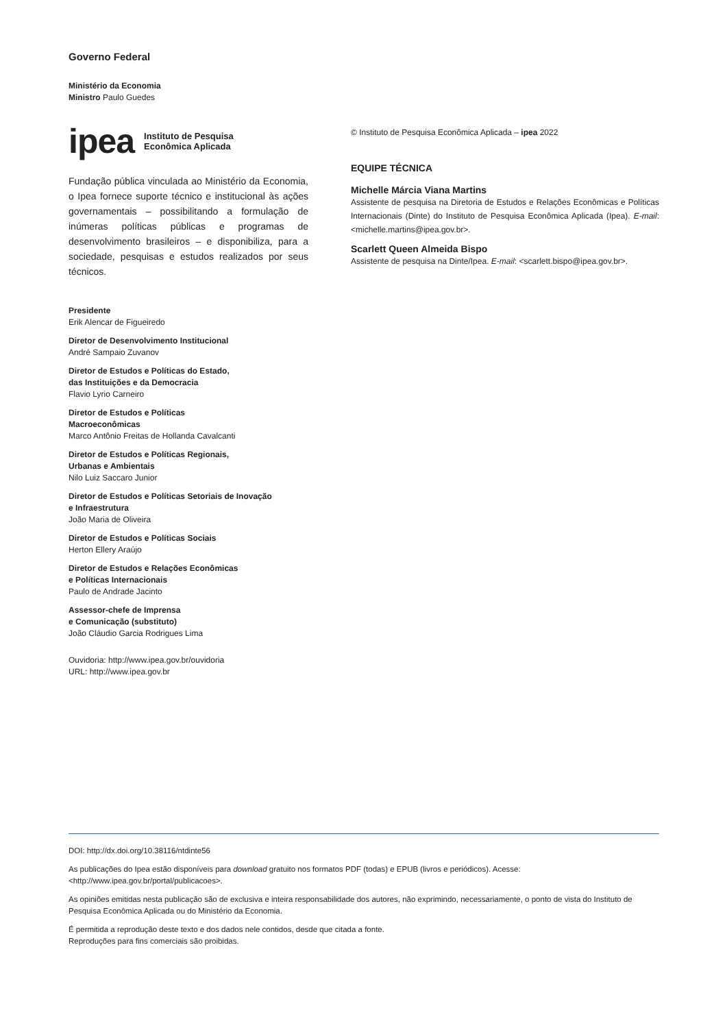Governo Federal
Ministério da Economia
Ministro Paulo Guedes
ipea Instituto de Pesquisa
Econômica Aplicada
Fundação pública vinculada ao Ministério da Economia, o Ipea fornece suporte técnico e institucional às ações governamentais – possibilitando a formulação de inúmeras políticas públicas e programas de desenvolvimento brasileiros – e disponibiliza, para a sociedade, pesquisas e estudos realizados por seus técnicos.
Presidente
Erik Alencar de Figueiredo
Diretor de Desenvolvimento Institucional
André Sampaio Zuvanov
Diretor de Estudos e Políticas do Estado,
das Instituições e da Democracia
Flavio Lyrio Carneiro
Diretor de Estudos e Políticas
Macroeconômicas
Marco Antônio Freitas de Hollanda Cavalcanti
Diretor de Estudos e Políticas Regionais,
Urbanas e Ambientais
Nilo Luiz Saccaro Junior
Diretor de Estudos e Políticas Setoriais de Inovação
e Infraestrutura
João Maria de Oliveira
Diretor de Estudos e Políticas Sociais
Herton Ellery Araújo
Diretor de Estudos e Relações Econômicas
e Políticas Internacionais
Paulo de Andrade Jacinto
Assessor-chefe de Imprensa
e Comunicação (substituto)
João Cláudio Garcia Rodrigues Lima
Ouvidoria: http://www.ipea.gov.br/ouvidoria
URL: http://www.ipea.gov.br
© Instituto de Pesquisa Econômica Aplicada – ipea 2022
EQUIPE TÉCNICA
Michelle Márcia Viana Martins
Assistente de pesquisa na Diretoria de Estudos e Relações Econômicas e Políticas Internacionais (Dinte) do Instituto de Pesquisa Econômica Aplicada (Ipea). E-mail: <michelle.martins@ipea.gov.br>.
Scarlett Queen Almeida Bispo
Assistente de pesquisa na Dinte/Ipea. E-mail: <scarlett.bispo@ipea.gov.br>.
DOI: http://dx.doi.org/10.38116/ntdinte56
As publicações do Ipea estão disponíveis para download gratuito nos formatos PDF (todas) e EPUB (livros e periódicos). Acesse: <http://www.ipea.gov.br/portal/publicacoes>.
As opiniões emitidas nesta publicação são de exclusiva e inteira responsabilidade dos autores, não exprimindo, necessariamente, o ponto de vista do Instituto de Pesquisa Econômica Aplicada ou do Ministério da Economia.
É permitida a reprodução deste texto e dos dados nele contidos, desde que citada a fonte.
Reproduções para fins comerciais são proibidas.